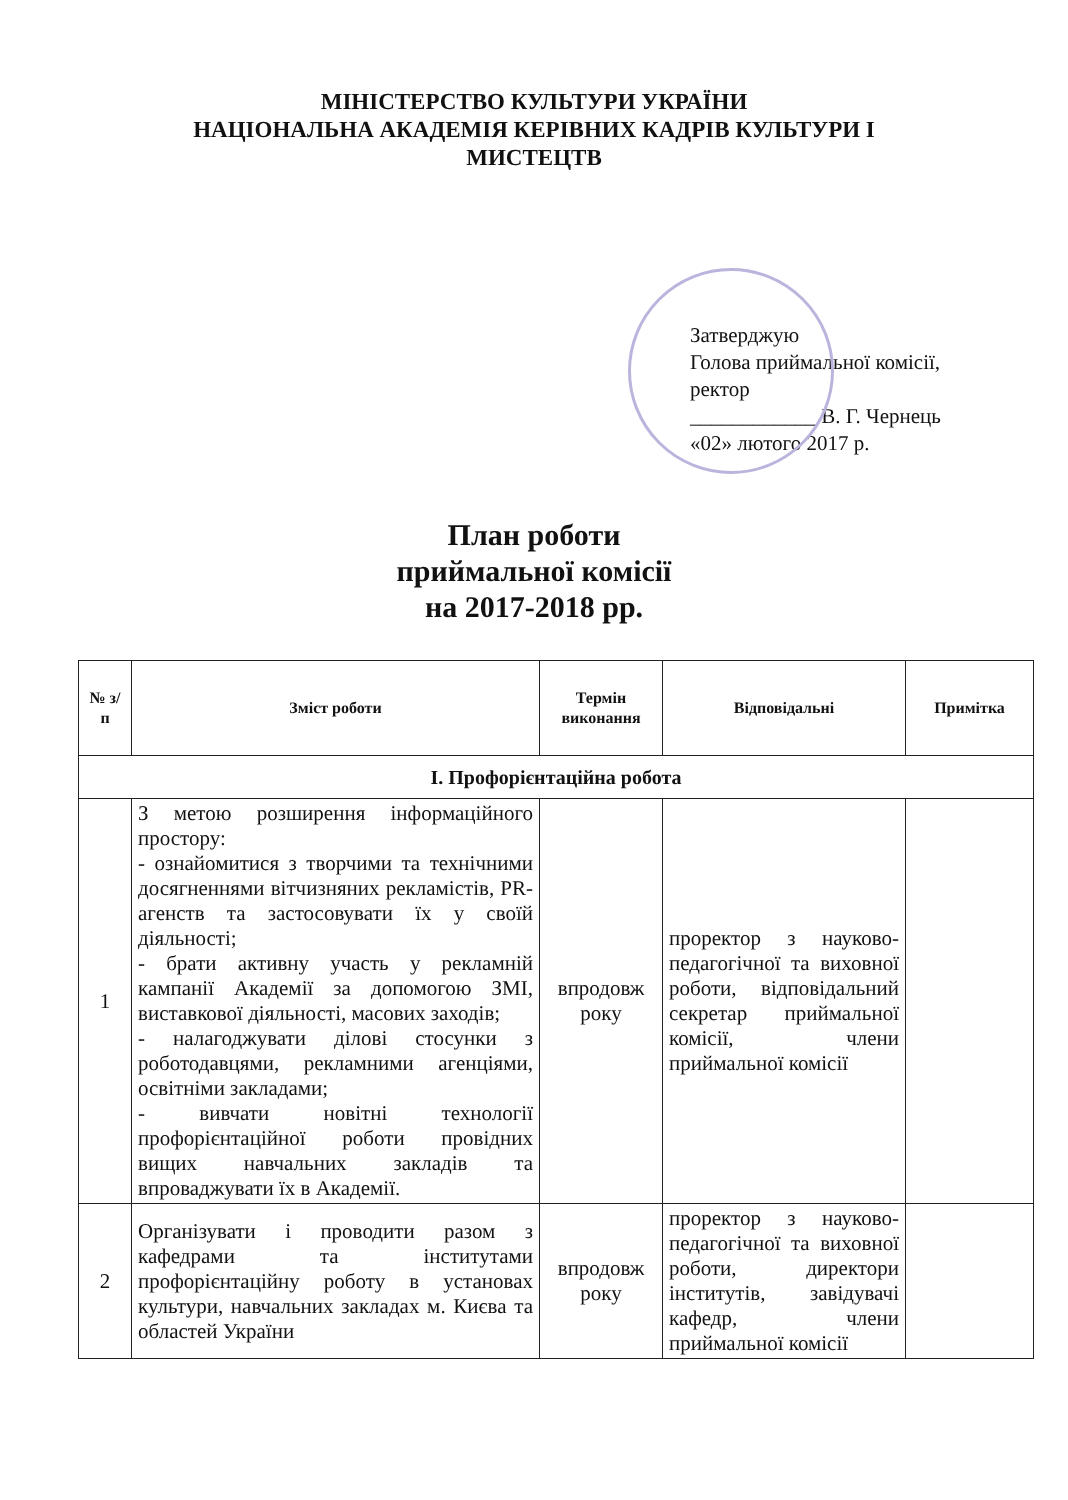МІНІСТЕРСТВО КУЛЬТУРИ УКРАЇНИ
НАЦІОНАЛЬНА АКАДЕМІЯ КЕРІВНИХ КАДРІВ КУЛЬТУРИ І
МИСТЕЦТВ
Затверджую
Голова приймальної комісії,
ректор
____________ В. Г. Чернець
«02» лютого 2017 р.
План роботи
приймальної комісії
на 2017-2018 рр.
| № з/п | Зміст роботи | Термін виконання | Відповідальні | Примітка |
| --- | --- | --- | --- | --- |
| І. Профорієнтаційна робота | | | | |
| 1 | З метою розширення інформаційного простору: - ознайомитися з творчими та технічними досягненнями вітчизняних рекламістів, PR-агенств та застосовувати їх у своїй діяльності; - брати активну участь у рекламній кампанії Академії за допомогою ЗМІ, виставкової діяльності, масових заходів; - налагоджувати ділові стосунки з роботодавцями, рекламними агенціями, освітніми закладами; - вивчати новітні технології профорієнтаційної роботи провідних вищих навчальних закладів та впроваджувати їх в Академії. | впродовж року | проректор з науково-педагогічної та виховної роботи, відповідальний секретар приймальної комісії, члени приймальної комісії | |
| 2 | Організувати і проводити разом з кафедрами та інститутами профорієнтаційну роботу в установах культури, навчальних закладах м. Києва та областей України | впродовж року | проректор з науково-педагогічної та виховної роботи, директори інститутів, завідувачі кафедр, члени приймальної комісії | |